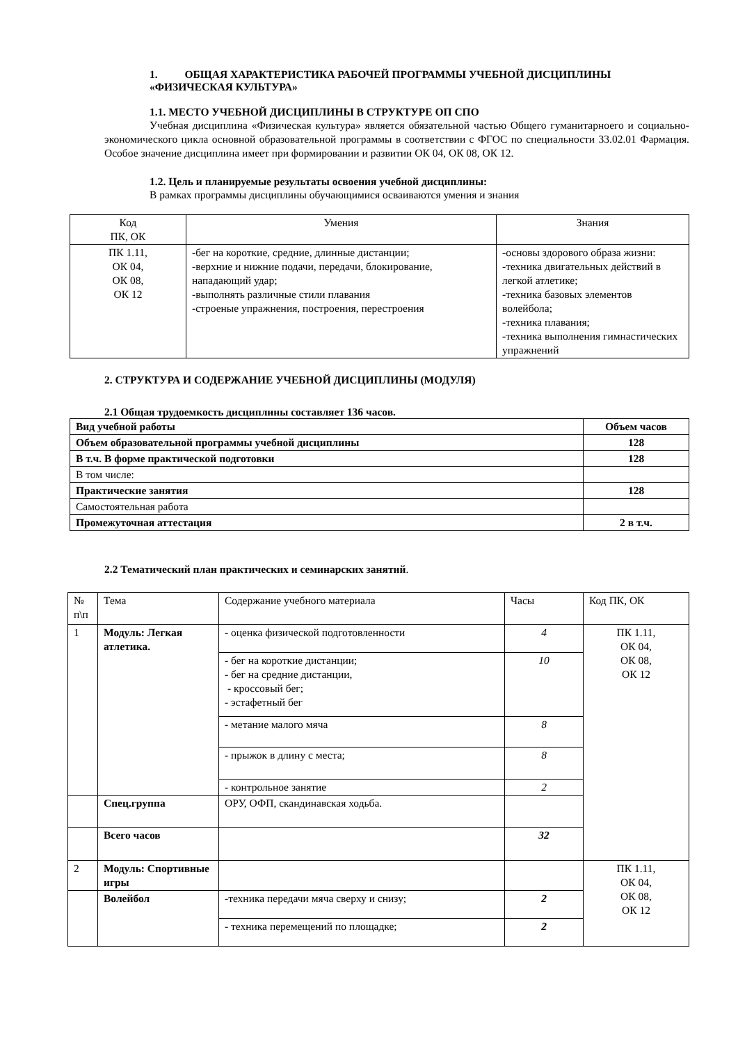1. ОБЩАЯ ХАРАКТЕРИСТИКА РАБОЧЕЙ ПРОГРАММЫ УЧЕБНОЙ ДИСЦИПЛИНЫ «ФИЗИЧЕСКАЯ КУЛЬТУРА»
1.1. МЕСТО УЧЕБНОЙ ДИСЦИПЛИНЫ В СТРУКТУРЕ ОП СПО
Учебная дисциплина «Физическая культура» является обязательной частью Общего гуманитарноего и социально-экономического цикла основной образовательной программы в соответствии с ФГОС по специальности 33.02.01 Фармация. Особое значение дисциплина имеет при формировании и развитии ОК 04, ОК 08, ОК 12.
1.2. Цель и планируемые результаты освоения учебной дисциплины:
В рамках программы дисциплины обучающимися осваиваются умения и знания
| Код ПК, ОК | Умения | Знания |
| --- | --- | --- |
| ПК 1.11, ОК 04, ОК 08, ОК 12 | -бег на короткие, средние, длинные дистанции; -верхние и нижние подачи, передачи, блокирование, нападающий удар; -выполнять различные стили плавания -строеные упражнения, построения, перестроения | -основы здорового образа жизни: -техника двигательных действий в легкой атлетике; -техника базовых элементов волейбола; -техника плавания; -техника выполнения гимнастических упражнений |
2. СТРУКТУРА И СОДЕРЖАНИЕ УЧЕБНОЙ ДИСЦИПЛИНЫ (МОДУЛЯ)
2.1 Общая трудоемкость дисциплины составляет 136 часов.
| Вид учебной работы | Объем часов |
| Объем образовательной программы учебной дисциплины | 128 |
| В т.ч. В форме практической подготовки | 128 |
| В том числе: | |
| Практические занятия | 128 |
| Самостоятельная работа | |
| Промежуточная аттестация | 2 в т.ч. |
2.2 Тематический план практических и семинарских занятий.
| № п\п | Тема | Содержание учебного материала | Часы | Код ПК, ОК |
| 1 | Модуль: Легкая атлетика. | - оценка физической подготовленности | 4 | ПК 1.11, ОК 04, ОК 08, ОК 12 |
| | | - бег на короткие дистанции; - бег на средние дистанции, - кроссовый бег; - эстафетный бег | 10 | |
| | | - метание малого мяча | 8 | |
| | | - прыжок в длину с места; | 8 | |
| | | - контрольное занятие | 2 | |
| | Спец.группа | ОРУ, ОФП, скандинавская ходьба. | | |
| | Всего часов | | 32 | |
| 2 | Модуль: Спортивные игры | | | ПК 1.11, ОК 04, ОК 08, ОК 12 |
| | Волейбол | -техника передачи мяча сверху и снизу; | 2 | |
| | | - техника перемещений по площадке; | 2 | |